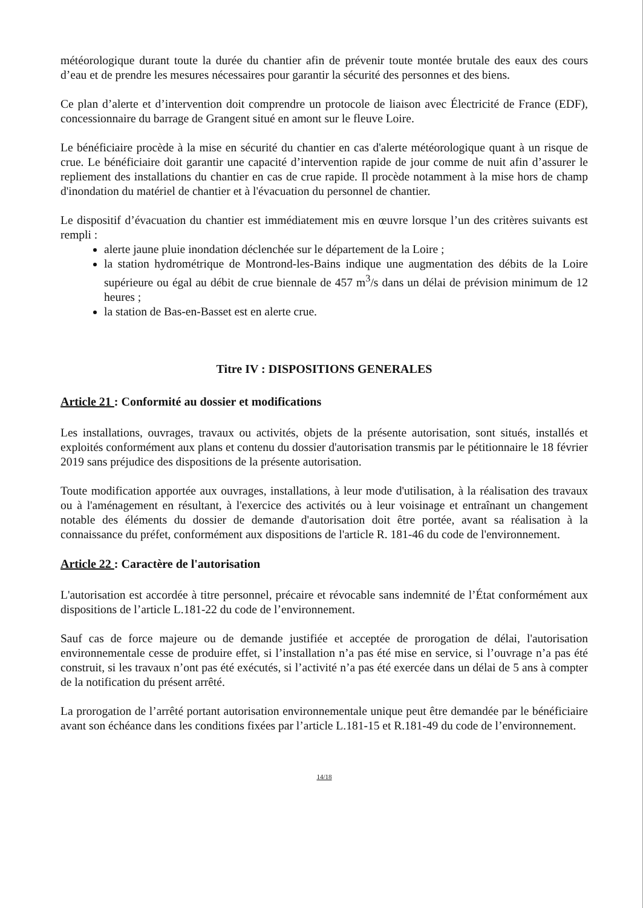météorologique durant toute la durée du chantier afin de prévenir toute montée brutale des eaux des cours d’eau et de prendre les mesures nécessaires pour garantir la sécurité des personnes et des biens.
Ce plan d’alerte et d’intervention doit comprendre un protocole de liaison avec Électricité de France (EDF), concessionnaire du barrage de Grangent situé en amont sur le fleuve Loire.
Le bénéficiaire procède à la mise en sécurité du chantier en cas d'alerte météorologique quant à un risque de crue. Le bénéficiaire doit garantir une capacité d’intervention rapide de jour comme de nuit afin d’assurer le repliement des installations du chantier en cas de crue rapide. Il procède notamment à la mise hors de champ d'inondation du matériel de chantier et à l'évacuation du personnel de chantier.
Le dispositif d’évacuation du chantier est immédiatement mis en œuvre lorsque l’un des critères suivants est rempli :
alerte jaune pluie inondation déclenchée sur le département de la Loire ;
la station hydrométrique de Montrond-les-Bains indique une augmentation des débits de la Loire supérieure ou égal au débit de crue biennale de 457 m<sup>3</sup>/s dans un délai de prévision minimum de 12 heures ;
la station de Bas-en-Basset est en alerte crue.
Titre IV : DISPOSITIONS GENERALES
Article 21 : Conformité au dossier et modifications
Les installations, ouvrages, travaux ou activités, objets de la présente autorisation, sont situés, installés et exploités conformément aux plans et contenu du dossier d'autorisation transmis par le pétitionnaire le 18 février 2019 sans préjudice des dispositions de la présente autorisation.
Toute modification apportée aux ouvrages, installations, à leur mode d'utilisation, à la réalisation des travaux ou à l'aménagement en résultant, à l'exercice des activités ou à leur voisinage et entraînant un changement notable des éléments du dossier de demande d'autorisation doit être portée, avant sa réalisation à la connaissance du préfet, conformément aux dispositions de l'article R. 181-46 du code de l'environnement.
Article 22 : Caractère de l'autorisation
L'autorisation est accordée à titre personnel, précaire et révocable sans indemnité de l’État conformément aux dispositions de l’article L.181-22 du code de l’environnement.
Sauf cas de force majeure ou de demande justifiée et acceptée de prorogation de délai, l'autorisation environnementale cesse de produire effet, si l’installation n’a pas été mise en service, si l’ouvrage n’a pas été construit, si les travaux n’ont pas été exécutés, si l’activité n’a pas été exercée dans un délai de 5 ans à compter de la notification du présent arrêté.
La prorogation de l’arrêté portant autorisation environnementale unique peut être demandée par le bénéficiaire avant son échéance dans les conditions fixées par l’article L.181-15 et R.181-49 du code de l’environnement.
14/18